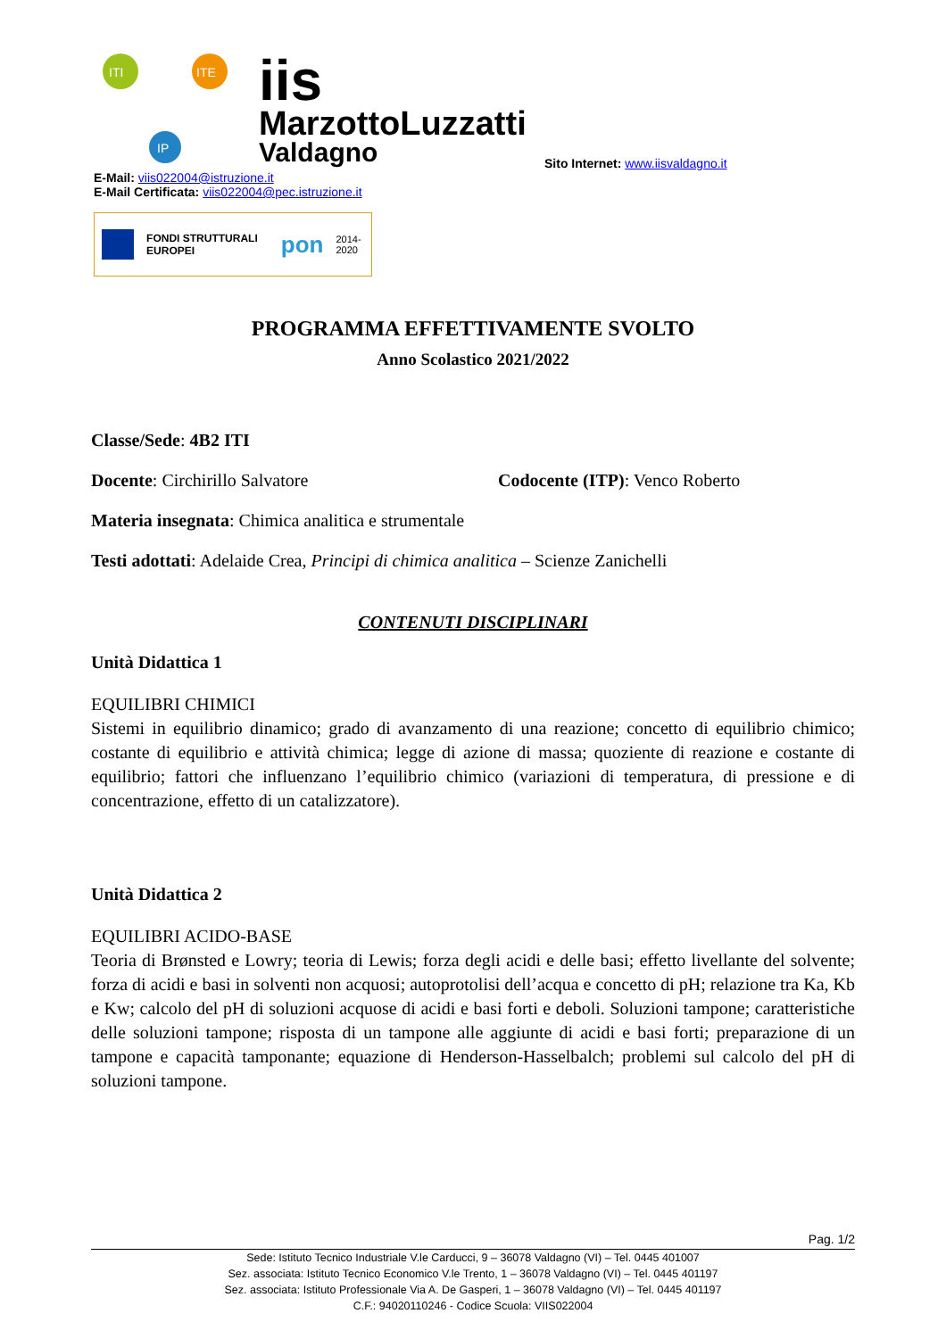ITI
ITE
IP
iis
MarzottoLuzzatti
Valdagno
Sito Internet: www.iisvaldagno.it
E-Mail: viis022004@istruzione.it
E-Mail Certificata: viis022004@pec.istruzione.it
FONDI STRUTTURALI EUROPEI pon 2014-2020
PROGRAMMA EFFETTIVAMENTE SVOLTO
Anno Scolastico 2021/2022
Classe/Sede: 4B2 ITI
Docente: Circhirillo Salvatore Codocente (ITP): Venco Roberto
Materia insegnata: Chimica analitica e strumentale
Testi adottati: Adelaide Crea, Principi di chimica analitica – Scienze Zanichelli
CONTENUTI DISCIPLINARI
Unità Didattica 1
EQUILIBRI CHIMICI
Sistemi in equilibrio dinamico; grado di avanzamento di una reazione; concetto di equilibrio chimico; costante di equilibrio e attività chimica; legge di azione di massa; quoziente di reazione e costante di equilibrio; fattori che influenzano l’equilibrio chimico (variazioni di temperatura, di pressione e di concentrazione, effetto di un catalizzatore).
Unità Didattica 2
EQUILIBRI ACIDO-BASE
Teoria di Brønsted e Lowry; teoria di Lewis; forza degli acidi e delle basi; effetto livellante del solvente; forza di acidi e basi in solventi non acquosi; autoprotolisi dell’acqua e concetto di pH; relazione tra Ka, Kb e Kw; calcolo del pH di soluzioni acquose di acidi e basi forti e deboli. Soluzioni tampone; caratteristiche delle soluzioni tampone; risposta di un tampone alle aggiunte di acidi e basi forti; preparazione di un tampone e capacità tamponante; equazione di Henderson-Hasselbalch; problemi sul calcolo del pH di soluzioni tampone.
Pag. 1/2
Sede: Istituto Tecnico Industriale V.le Carducci, 9 – 36078 Valdagno (VI) – Tel. 0445 401007
Sez. associata: Istituto Tecnico Economico V.le Trento, 1 – 36078 Valdagno (VI) – Tel. 0445 401197
Sez. associata: Istituto Professionale Via A. De Gasperi, 1 – 36078 Valdagno (VI) – Tel. 0445 401197
C.F.: 94020110246 - Codice Scuola: VIIS022004